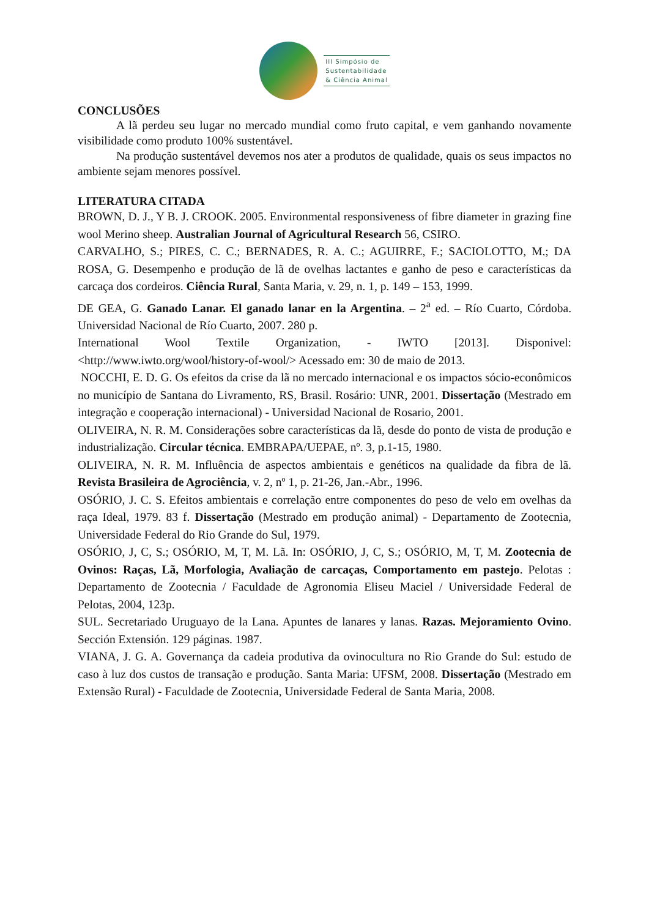III Simpósio de
Sustentabilidade
& Ciência Animal
CONCLUSÕES
A lã perdeu seu lugar no mercado mundial como fruto capital, e vem ganhando novamente visibilidade como produto 100% sustentável.
Na produção sustentável devemos nos ater a produtos de qualidade, quais os seus impactos no ambiente sejam menores possível.
LITERATURA CITADA
BROWN, D. J., Y B. J. CROOK. 2005. Environmental responsiveness of fibre diameter in grazing fine wool Merino sheep. Australian Journal of Agricultural Research 56, CSIRO.
CARVALHO, S.; PIRES, C. C.; BERNADES, R. A. C.; AGUIRRE, F.; SACIOLOTTO, M.; DA ROSA, G. Desempenho e produção de lã de ovelhas lactantes e ganho de peso e características da carcaça dos cordeiros. Ciência Rural, Santa Maria, v. 29, n. 1, p. 149 – 153, 1999.
DE GEA, G. Ganado Lanar. El ganado lanar en la Argentina. – 2<sup>a</sup> ed. – Río Cuarto, Córdoba. Universidad Nacional de Río Cuarto, 2007. 280 p.
International Wool Textile Organization, - IWTO [2013]. Disponivel: <http://www.iwto.org/wool/history-of-wool/> Acessado em: 30 de maio de 2013.
NOCCHI, E. D. G. Os efeitos da crise da lã no mercado internacional e os impactos sócio-econômicos no município de Santana do Livramento, RS, Brasil. Rosário: UNR, 2001. Dissertação (Mestrado em integração e cooperação internacional) - Universidad Nacional de Rosario, 2001.
OLIVEIRA, N. R. M. Considerações sobre características da lã, desde do ponto de vista de produção e industrialização. Circular técnica. EMBRAPA/UEPAE, nº. 3, p.1-15, 1980.
OLIVEIRA, N. R. M. Influência de aspectos ambientais e genéticos na qualidade da fibra de lã. Revista Brasileira de Agrociência, v. 2, nº 1, p. 21-26, Jan.-Abr., 1996.
OSÓRIO, J. C. S. Efeitos ambientais e correlação entre componentes do peso de velo em ovelhas da raça Ideal, 1979. 83 f. Dissertação (Mestrado em produção animal) - Departamento de Zootecnia, Universidade Federal do Rio Grande do Sul, 1979.
OSÓRIO, J, C, S.; OSÓRIO, M, T, M. Lã. In: OSÓRIO, J, C, S.; OSÓRIO, M, T, M. Zootecnia de Ovinos: Raças, Lã, Morfologia, Avaliação de carcaças, Comportamento em pastejo. Pelotas : Departamento de Zootecnia / Faculdade de Agronomia Eliseu Maciel / Universidade Federal de Pelotas, 2004, 123p.
SUL. Secretariado Uruguayo de la Lana. Apuntes de lanares y lanas. Razas. Mejoramiento Ovino. Sección Extensión. 129 páginas. 1987.
VIANA, J. G. A. Governança da cadeia produtiva da ovinocultura no Rio Grande do Sul: estudo de caso à luz dos custos de transação e produção. Santa Maria: UFSM, 2008. Dissertação (Mestrado em Extensão Rural) - Faculdade de Zootecnia, Universidade Federal de Santa Maria, 2008.